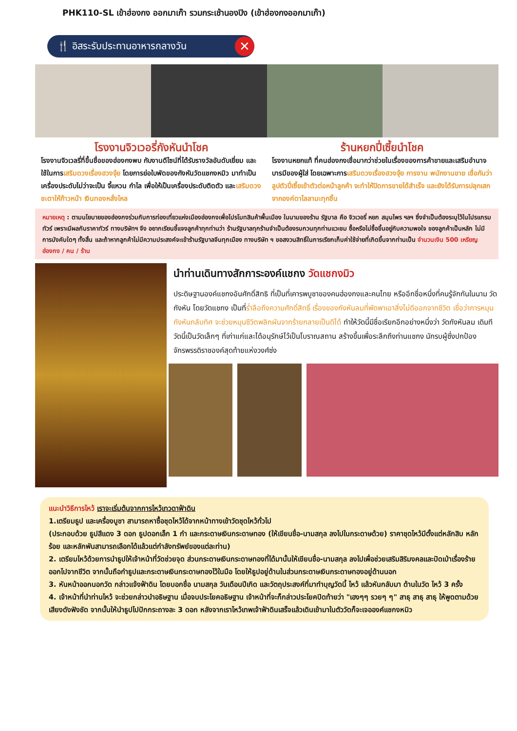PHK110-SL เข้าฮ่องกง ออกมาเก๊า รวมกระเช้านองปิง (เข้าฮ่องกงออกมาเก๊า)
🍴 อิสระรับประทานอาหารกลางวัน ✕
โรงงานจิวเวอรี่กังหันนำโชค
โรงงานจิวเวลรี่ที่ขึ้นชื่อของฮ่องกงพบ กับงานดีไซน์ที่ได้รับรางวัลอันดับเยี่ยม และใช้ในการเสริมดวงเรื่องฮวงจุ้ย โดยการย่อใบพัดของกังหันวัดแชกงหมิว มาทำเป็นเครื่องประดับไม่ว่าจะเป็น จี้แหวน กำไล เพื่อให้เป็นเครื่องประดับติดตัว และเสริมดวงชะตาให้ก้าวหน้า เงินทองหลั่งไหล
ร้านหยกปี่เซี้ยนำโชค
โรงงานหยกแท้ ที่คนฮ่องกงเชื่อมากว่าช่วยในเรื่องของการค้าขายและเสริมอำนาจบารมีของผู้ใส่ โดยเฉพาะการเสริมดวงเรื่องฮวงจุ้ย การงาน พนักงานขาย เชื่อกันว่าลูปตัวปี่เซี้ยเข้าตัวต่อหน้าลูกค้า จะทำให้ปิดการขายได้สำเร็จ และยังได้รับการปลุกเสกจากองค์ดาไลลามะทุกชิ้น
หมายเหตุ : ตามนโยบายของฮ่องกงร่วมกับการท่องเที่ยวแห่งเมืองฮ่องกงเพื่อโปรโมทสินค้าพื้นเมือง ในนามของร้าน รัฐบาล คือ จิวเวอรี่ หยก สมุนไพร ฯลฯ ซึ่งจำเป็นต้องระบุไว้ในโปรแกรมทัวร์ เพราะมีผลกับราคาทัวร์ ทางบริษัทฯ จึง อยากเรียนชี้แจงลูกค้าทุกท่านว่า ร้านรัฐบาลทุกร้านจำเป็นต้องรบกวนทุกท่านแวะชม ซื้อหรือไม่ซื้อขึ้นอยู่กับความพอใจ ของลูกค้าเป็นหลัก ไม่มีการบังคับใดๆ ทั้งสิ้น และถ้าหากลูกค้าไม่มีความประสงค์จะเข้าร้านรัฐบาลจีนทุกเมือง ทางบริษัท ฯ ขอสงวนสิทธิ์ในการเรียกเก็บค่าใช้จ่ายที่เกิดขึ้นจากท่านเป็น จำนวนเงิน 500 เหรียญฮ่องกง / คน / ร้าน
นำท่านเดินทางสักการะองค์แชกง วัดแชกงมิว
ประดิษฐานองค์แชกงอันศักดิ์สิทธิ ที่เป็นที่เคารพบูชาของคนฮ่องกงและคนไทย หรืออีกชื่อหนึ่งที่คนรู้จักกันในนาม วัดกังหัน โดยวัดแชกง เป็นที่ร่ำลือถึงความศักดิ์สิทธิ์ เรื่องของกังหันลมที่พัดพาเอาสิ่งไม่ดีออกจากชีวิต เชื่อว่าการหมุนกังหันกลับทิศ จะช่วยหมุนชีวิตพลิกผันจากร้ายกลายเป็นดีได้ ทำให้วัดนี้มีชื่อเรียกอีกอย่างหนึ่งว่า วัดกังหันลม เดิมทีวัดนี้เป็นวัดเล็กๆ ที่เก่าแก่และได้อนุรักษ์ไว้เป็นโบราณสถาน สร้างขึ้นเพื่อระลึกถึงท่านแชกง นักรบผู้ซึ่งปกป้องจักรพรรดิราชองค์สุดท้ายแห่งวงศ์ซ่ง
แนะนำวิธีการไหว้ เราจะเริ่มต้นจากการไหว้เทวดาฟ้าดิน
1.เตรียมธูป และเครื่องบูชา สามารถหาซื้อชุดไหว้ได้จากหน้าทางเข้าวัดชุดไหว้ทั่วไป
(ประกอบด้วย ธูปสีแดง 3 ดอก ธูปดอกเล็ก 1 กำ และกระดาษเงินกระดาษทอง (ให้เขียนชื่อ-นามสกุล ลงไปในกระดาษด้วย) ราคาชุดไหว้มีตั้งแต่หลักสิบ หลักร้อย และหลักพันสามารถเลือกได้แล้วแต่กำลังทรัพย์ของแต่ละท่าน)
2. เตรียมไหว้ด้วยการนำธูปให้เจ้าหน้าที่วัดช่วยจุด ส่วนกระดาษเงินกระดาษทองที่ได้มานั้นให้เขียนชื่อ-นามสกุล ลงไปเพื่อช่วยเสริมสิริมงคลและปัดเป่าเรื่องร้ายออกไปจากชีวิต จากนั้นถือกำธูปและกระดาษเงินกระดาษทองไว้ในมือ โดยให้ธูปอยู่ด้านในส่วนกระดาษเงินกระดาษทองอยู่ด้านนอก
3. หันหน้าออกนอกวัด กล่าวแจ้งฟ้าดิน โดยบอกชื่อ นามสกุล วันเดือนปีเกิด และวัตถุประสงค์ที่มาทำบุญวัดนี้ ไหว้ แล้วหันกลับมา ด้านในวัด ไหว้ 3 ครั้ง
4. เจ้าหน้าที่นำท่านไหว้ จะช่วยกล่าวนำอธิษฐาน เมื่อจบประโยคอธิษฐาน เจ้าหน้าที่จะก็กล่าวประโยคปิดท้ายว่า "เฮงๆๆ รวยๆ ๆ" สาธุ สาธุ สาธุ ให้พูดตามด้วยเสียงดังฟังชัด จากนั้นให้นำธูปไปปักกระถางละ 3 ดอก หลังจากเราไหว้เทพเจ้าฟ้าดินเสร็จแล้วเดินเข้ามาในตัววัดก็จะเจอองค์แชกงหมิว